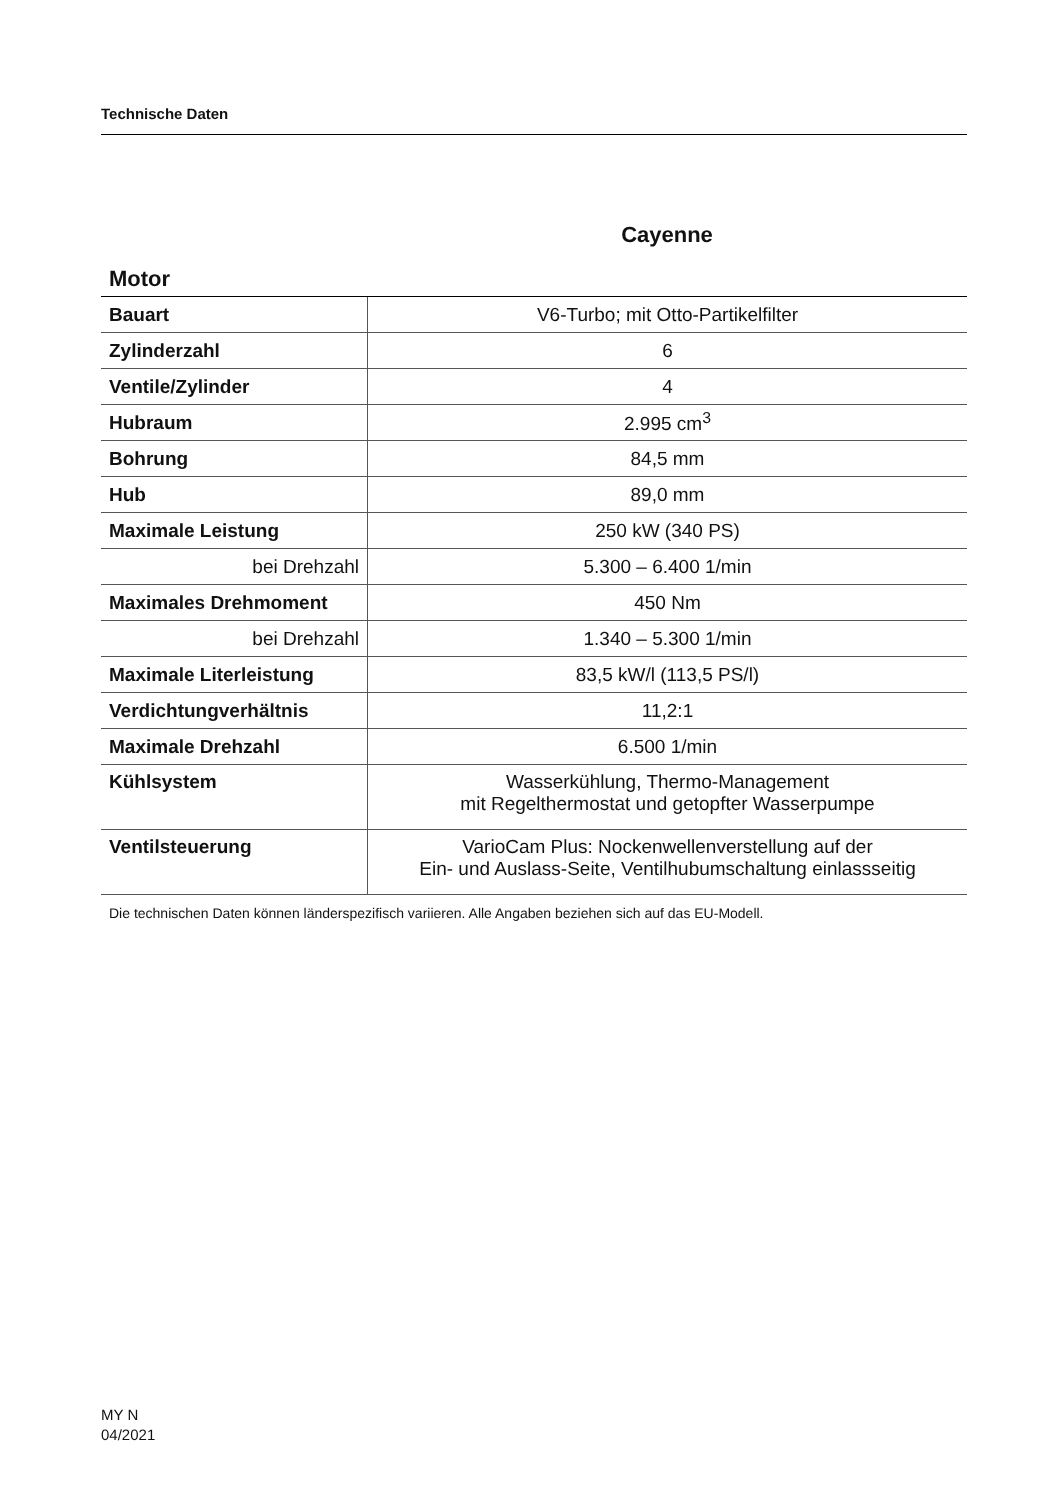Technische Daten
Cayenne
Motor
| Bauart | V6-Turbo; mit Otto-Partikelfilter |
| Zylinderzahl | 6 |
| Ventile/Zylinder | 4 |
| Hubraum | 2.995 cm<sup>3</sup> |
| Bohrung | 84,5 mm |
| Hub | 89,0 mm |
| Maximale Leistung | 250 kW (340 PS) |
| bei Drehzahl | 5.300 – 6.400 1/min |
| Maximales Drehmoment | 450 Nm |
| bei Drehzahl | 1.340 – 5.300 1/min |
| Maximale Literleistung | 83,5 kW/l (113,5 PS/l) |
| Verdichtungverhältnis | 11,2:1 |
| Maximale Drehzahl | 6.500 1/min |
| Kühlsystem | Wasserkühlung, Thermo-Management mit Regelthermostat und getopfter Wasserpumpe |
| Ventilsteuerung | VarioCam Plus: Nockenwellenverstellung auf der Ein- und Auslass-Seite, Ventilhubumschaltung einlassseitig |
Die technischen Daten können länderspezifisch variieren. Alle Angaben beziehen sich auf das EU-Modell.
MY N
04/2021